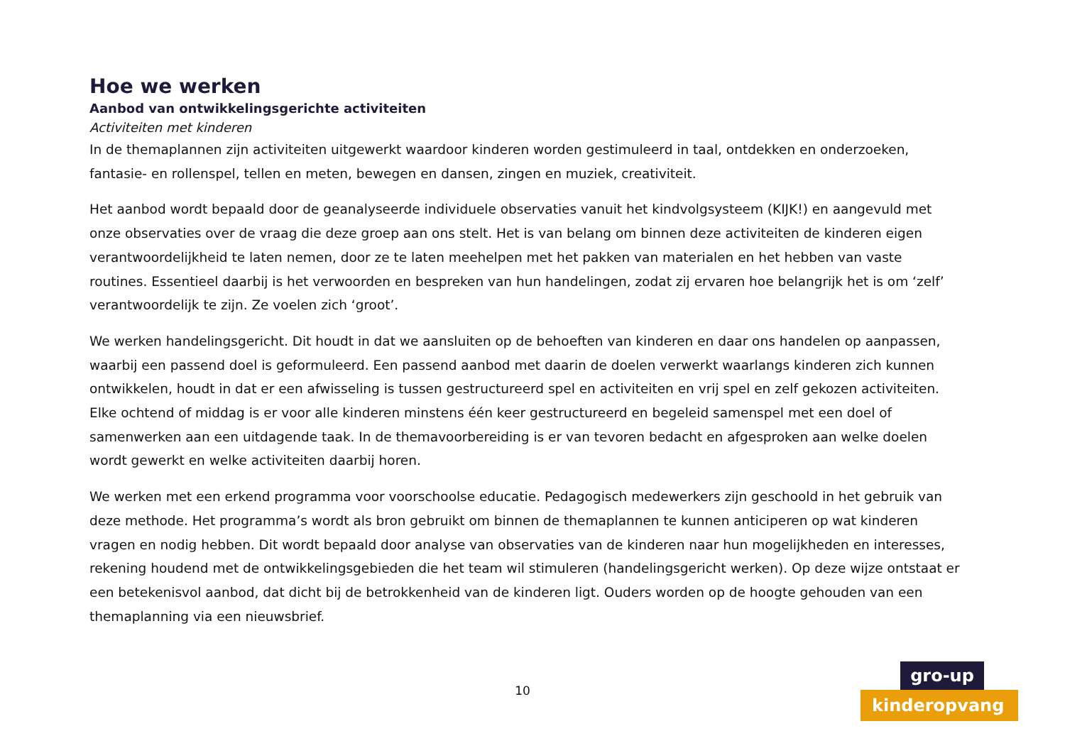Hoe we werken
Aanbod van ontwikkelingsgerichte activiteiten
Activiteiten met kinderen
In de themaplannen zijn activiteiten uitgewerkt waardoor kinderen worden gestimuleerd in taal, ontdekken en onderzoeken, fantasie- en rollenspel, tellen en meten, bewegen en dansen, zingen en muziek, creativiteit.
Het aanbod wordt bepaald door de geanalyseerde individuele observaties vanuit het kindvolgsysteem (KIJK!) en aangevuld met onze observaties over de vraag die deze groep aan ons stelt. Het is van belang om binnen deze activiteiten de kinderen eigen verantwoordelijkheid te laten nemen, door ze te laten meehelpen met het pakken van materialen en het hebben van vaste routines. Essentieel daarbij is het verwoorden en bespreken van hun handelingen, zodat zij ervaren hoe belangrijk het is om ‘zelf’ verantwoordelijk te zijn. Ze voelen zich ‘groot’.
We werken handelingsgericht. Dit houdt in dat we aansluiten op de behoeften van kinderen en daar ons handelen op aanpassen, waarbij een passend doel is geformuleerd. Een passend aanbod met daarin de doelen verwerkt waarlangs kinderen zich kunnen ontwikkelen, houdt in dat er een afwisseling is tussen gestructureerd spel en activiteiten en vrij spel en zelf gekozen activiteiten. Elke ochtend of middag is er voor alle kinderen minstens één keer gestructureerd en begeleid samenspel met een doel of samenwerken aan een uitdagende taak. In de themavoorbereiding is er van tevoren bedacht en afgesproken aan welke doelen wordt gewerkt en welke activiteiten daarbij horen.
We werken met een erkend programma voor voorschoolse educatie. Pedagogisch medewerkers zijn geschoold in het gebruik van deze methode. Het programma’s wordt als bron gebruikt om binnen de themaplannen te kunnen anticiperen op wat kinderen vragen en nodig hebben. Dit wordt bepaald door analyse van observaties van de kinderen naar hun mogelijkheden en interesses, rekening houdend met de ontwikkelingsgebieden die het team wil stimuleren (handelingsgericht werken). Op deze wijze ontstaat er een betekenisvol aanbod, dat dicht bij de betrokkenheid van de kinderen ligt. Ouders worden op de hoogte gehouden van een themaplanning via een nieuwsbrief.
10
gro-up
kinderopvang